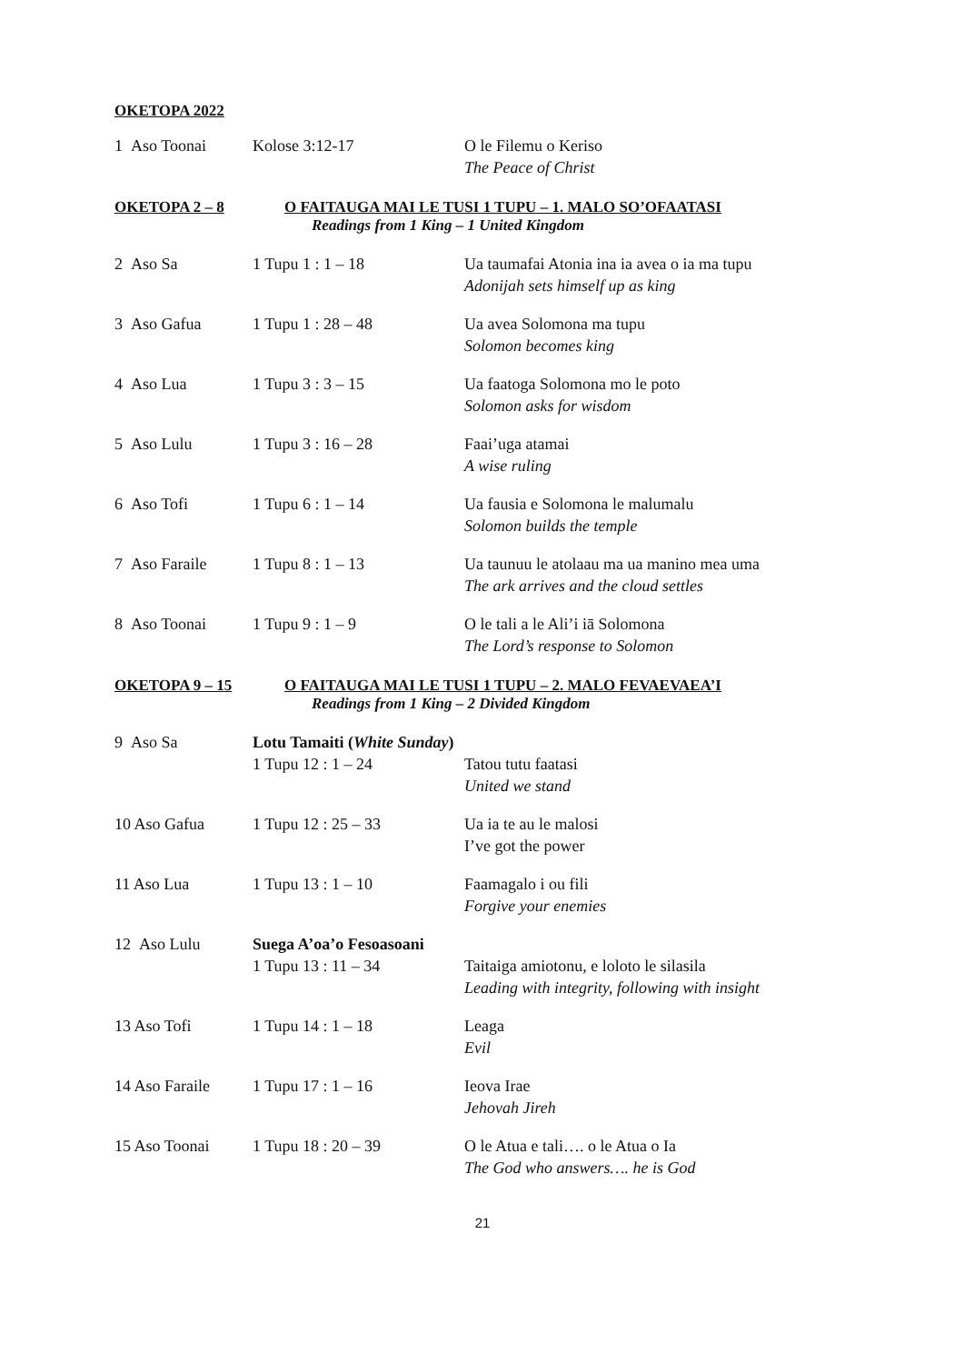OKETOPA 2022
| 1 Aso Toonai | Kolose 3:12-17 | O le Filemu o Keriso The Peace of Christ |
OKETOPA 2 – 8 O FAITAUGA MAI LE TUSI 1 TUPU – 1. MALO SO’OFAATASI
Readings from 1 King – 1 United Kingdom
| 2 Aso Sa | 1 Tupu 1 : 1 – 18 | Ua taumafai Atonia ina ia avea o ia ma tupu Adonijah sets himself up as king |
| 3 Aso Gafua | 1 Tupu 1 : 28 – 48 | Ua avea Solomona ma tupu Solomon becomes king |
| 4 Aso Lua | 1 Tupu 3 : 3 – 15 | Ua faatoga Solomona mo le poto Solomon asks for wisdom |
| 5 Aso Lulu | 1 Tupu 3 : 16 – 28 | Faai’uga atamai A wise ruling |
| 6 Aso Tofi | 1 Tupu 6 : 1 – 14 | Ua fausia e Solomona le malumalu Solomon builds the temple |
| 7 Aso Faraile | 1 Tupu 8 : 1 – 13 | Ua taunuu le atolaau ma ua manino mea uma The ark arrives and the cloud settles |
| 8 Aso Toonai | 1 Tupu 9 : 1 – 9 | O le tali a le Ali’i iā Solomona The Lord’s response to Solomon |
OKETOPA 9 – 15 O FAITAUGA MAI LE TUSI 1 TUPU – 2. MALO FEVAEVAEA’I
Readings from 1 King – 2 Divided Kingdom
| 9 Aso Sa | Lotu Tamaiti ( White Sunday ) | |
| | 1 Tupu 12 : 1 – 24 | Tatou tutu faatasi United we stand |
| 10 Aso Gafua | 1 Tupu 12 : 25 – 33 | Ua ia te au le malosi I’ve got the power |
| 11 Aso Lua | 1 Tupu 13 : 1 – 10 | Faamagalo i ou fili Forgive your enemies |
| 12 Aso Lulu | Suega A’oa’o Fesoasoani | |
| | 1 Tupu 13 : 11 – 34 | Taitaiga amiotonu, e loloto le silasila Leading with integrity, following with insight |
| 13 Aso Tofi | 1 Tupu 14 : 1 – 18 | Leaga Evil |
| 14 Aso Faraile | 1 Tupu 17 : 1 – 16 | Ieova Irae Jehovah Jireh |
| 15 Aso Toonai | 1 Tupu 18 : 20 – 39 | O le Atua e tali…. o le Atua o Ia The God who answers…. he is God |
21